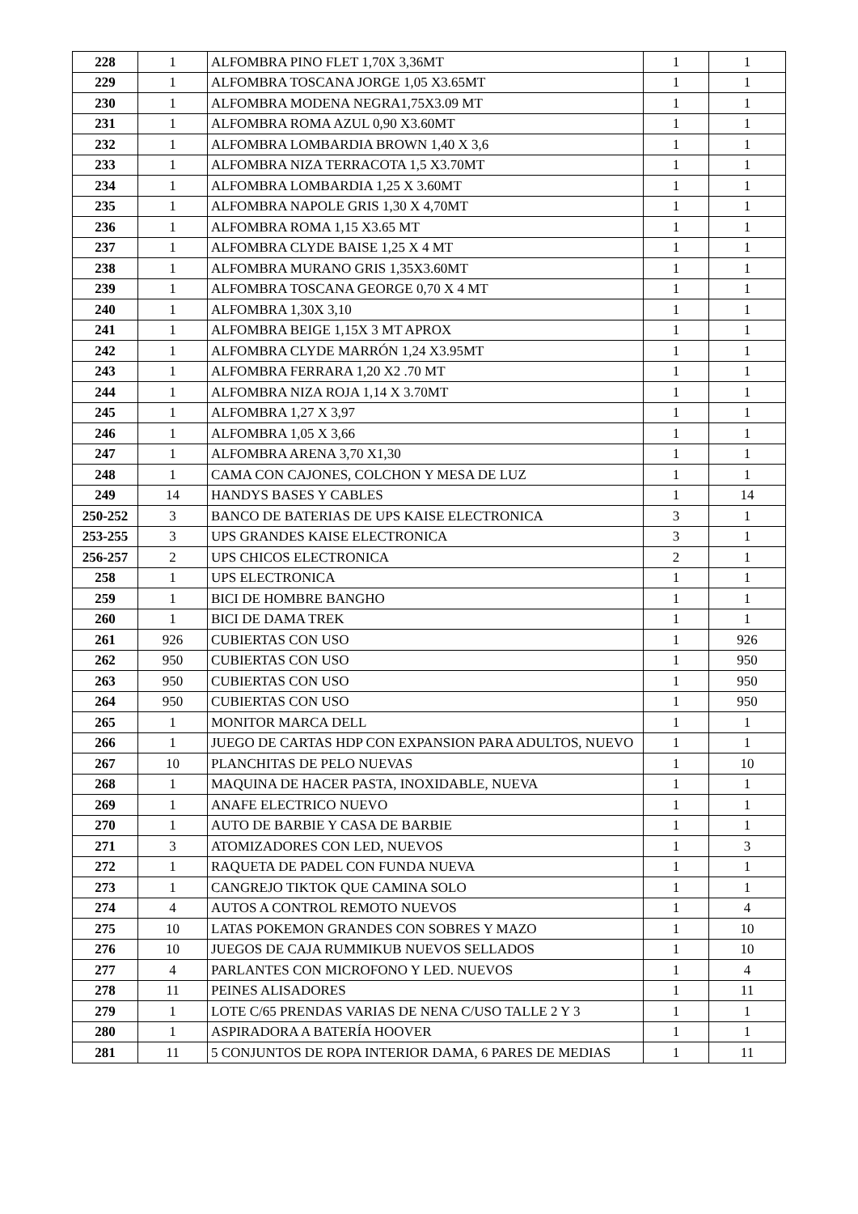| 228 | 1 | ALFOMBRA PINO FLET 1,70X 3,36MT | 1 | 1 |
| 229 | 1 | ALFOMBRA TOSCANA JORGE 1,05 X3.65MT | 1 | 1 |
| 230 | 1 | ALFOMBRA MODENA NEGRA1,75X3.09 MT | 1 | 1 |
| 231 | 1 | ALFOMBRA ROMA AZUL 0,90 X3.60MT | 1 | 1 |
| 232 | 1 | ALFOMBRA LOMBARDIA BROWN 1,40 X 3,6 | 1 | 1 |
| 233 | 1 | ALFOMBRA NIZA TERRACOTA 1,5 X3.70MT | 1 | 1 |
| 234 | 1 | ALFOMBRA LOMBARDIA 1,25 X 3.60MT | 1 | 1 |
| 235 | 1 | ALFOMBRA NAPOLE GRIS 1,30 X 4,70MT | 1 | 1 |
| 236 | 1 | ALFOMBRA ROMA 1,15 X3.65 MT | 1 | 1 |
| 237 | 1 | ALFOMBRA CLYDE BAISE 1,25 X 4 MT | 1 | 1 |
| 238 | 1 | ALFOMBRA MURANO GRIS 1,35X3.60MT | 1 | 1 |
| 239 | 1 | ALFOMBRA TOSCANA GEORGE 0,70 X 4 MT | 1 | 1 |
| 240 | 1 | ALFOMBRA 1,30X 3,10 | 1 | 1 |
| 241 | 1 | ALFOMBRA BEIGE 1,15X 3 MT APROX | 1 | 1 |
| 242 | 1 | ALFOMBRA CLYDE MARRÓN 1,24 X3.95MT | 1 | 1 |
| 243 | 1 | ALFOMBRA FERRARA 1,20 X2 .70 MT | 1 | 1 |
| 244 | 1 | ALFOMBRA NIZA ROJA 1,14 X 3.70MT | 1 | 1 |
| 245 | 1 | ALFOMBRA 1,27 X 3,97 | 1 | 1 |
| 246 | 1 | ALFOMBRA 1,05 X 3,66 | 1 | 1 |
| 247 | 1 | ALFOMBRA ARENA 3,70 X1,30 | 1 | 1 |
| 248 | 1 | CAMA CON CAJONES, COLCHON Y MESA DE LUZ | 1 | 1 |
| 249 | 14 | HANDYS BASES Y CABLES | 1 | 14 |
| 250-252 | 3 | BANCO DE BATERIAS DE UPS KAISE ELECTRONICA | 3 | 1 |
| 253-255 | 3 | UPS GRANDES KAISE ELECTRONICA | 3 | 1 |
| 256-257 | 2 | UPS CHICOS ELECTRONICA | 2 | 1 |
| 258 | 1 | UPS ELECTRONICA | 1 | 1 |
| 259 | 1 | BICI DE HOMBRE BANGHO | 1 | 1 |
| 260 | 1 | BICI DE DAMA TREK | 1 | 1 |
| 261 | 926 | CUBIERTAS CON USO | 1 | 926 |
| 262 | 950 | CUBIERTAS CON USO | 1 | 950 |
| 263 | 950 | CUBIERTAS CON USO | 1 | 950 |
| 264 | 950 | CUBIERTAS CON USO | 1 | 950 |
| 265 | 1 | MONITOR MARCA DELL | 1 | 1 |
| 266 | 1 | JUEGO DE CARTAS HDP CON EXPANSION PARA ADULTOS, NUEVO | 1 | 1 |
| 267 | 10 | PLANCHITAS DE PELO NUEVAS | 1 | 10 |
| 268 | 1 | MAQUINA DE HACER PASTA, INOXIDABLE, NUEVA | 1 | 1 |
| 269 | 1 | ANAFE ELECTRICO NUEVO | 1 | 1 |
| 270 | 1 | AUTO DE BARBIE Y CASA DE BARBIE | 1 | 1 |
| 271 | 3 | ATOMIZADORES CON LED, NUEVOS | 1 | 3 |
| 272 | 1 | RAQUETA DE PADEL CON FUNDA NUEVA | 1 | 1 |
| 273 | 1 | CANGREJO TIKTOK QUE CAMINA SOLO | 1 | 1 |
| 274 | 4 | AUTOS A CONTROL REMOTO NUEVOS | 1 | 4 |
| 275 | 10 | LATAS POKEMON GRANDES CON SOBRES Y MAZO | 1 | 10 |
| 276 | 10 | JUEGOS DE CAJA RUMMIKUB NUEVOS SELLADOS | 1 | 10 |
| 277 | 4 | PARLANTES CON MICROFONO Y LED. NUEVOS | 1 | 4 |
| 278 | 11 | PEINES ALISADORES | 1 | 11 |
| 279 | 1 | LOTE C/65 PRENDAS VARIAS DE NENA C/USO TALLE 2 Y 3 | 1 | 1 |
| 280 | 1 | ASPIRADORA A BATERÍA HOOVER | 1 | 1 |
| 281 | 11 | 5 CONJUNTOS DE ROPA INTERIOR DAMA, 6 PARES DE MEDIAS | 1 | 11 |